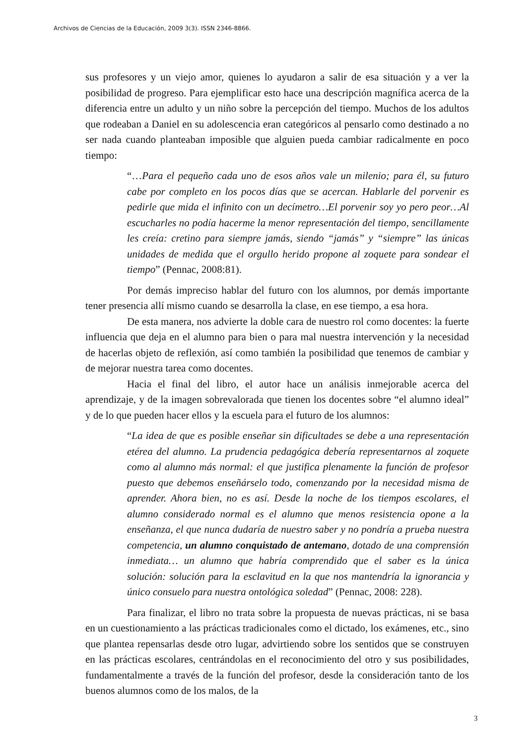Archivos de Ciencias de la Educación, 2009 3(3). ISSN 2346-8866.
sus profesores y un viejo amor, quienes lo ayudaron a salir de esa situación y a ver la posibilidad de progreso. Para ejemplificar esto hace una descripción magnífica acerca de la diferencia entre un adulto y un niño sobre la percepción del tiempo. Muchos de los adultos que rodeaban a Daniel en su adolescencia eran categóricos al pensarlo como destinado a no ser nada cuando planteaban imposible que alguien pueda cambiar radicalmente en poco tiempo:
“…Para el pequeño cada uno de esos años vale un milenio; para él, su futuro cabe por completo en los pocos días que se acercan. Hablarle del porvenir es pedirle que mida el infinito con un decímetro…El porvenir soy yo pero peor…Al escucharles no podía hacerme la menor representación del tiempo, sencillamente les creía: cretino para siempre jamás, siendo “jamás” y “siempre” las únicas unidades de medida que el orgullo herido propone al zoquete para sondear el tiempo” (Pennac, 2008:81).
Por demás impreciso hablar del futuro con los alumnos, por demás importante tener presencia allí mismo cuando se desarrolla la clase, en ese tiempo, a esa hora.
De esta manera, nos advierte la doble cara de nuestro rol como docentes: la fuerte influencia que deja en el alumno para bien o para mal nuestra intervención y la necesidad de hacerlas objeto de reflexión, así como también la posibilidad que tenemos de cambiar y de mejorar nuestra tarea como docentes.
Hacia el final del libro, el autor hace un análisis inmejorable acerca del aprendizaje, y de la imagen sobrevalorada que tienen los docentes sobre “el alumno ideal” y de lo que pueden hacer ellos y la escuela para el futuro de los alumnos:
“La idea de que es posible enseñar sin dificultades se debe a una representación etérea del alumno. La prudencia pedagógica debería representarnos al zoquete como al alumno más normal: el que justifica plenamente la función de profesor puesto que debemos enseñárselo todo, comenzando por la necesidad misma de aprender. Ahora bien, no es así. Desde la noche de los tiempos escolares, el alumno considerado normal es el alumno que menos resistencia opone a la enseñanza, el que nunca dudaría de nuestro saber y no pondría a prueba nuestra competencia, un alumno conquistado de antemano, dotado de una comprensión inmediata… un alumno que habría comprendido que el saber es la única solución: solución para la esclavitud en la que nos mantendría la ignorancia y único consuelo para nuestra ontológica soledad” (Pennac, 2008: 228).
Para finalizar, el libro no trata sobre la propuesta de nuevas prácticas, ni se basa en un cuestionamiento a las prácticas tradicionales como el dictado, los exámenes, etc., sino que plantea repensarlas desde otro lugar, advirtiendo sobre los sentidos que se construyen en las prácticas escolares, centrándolas en el reconocimiento del otro y sus posibilidades, fundamentalmente a través de la función del profesor, desde la consideración tanto de los buenos alumnos como de los malos, de la
3